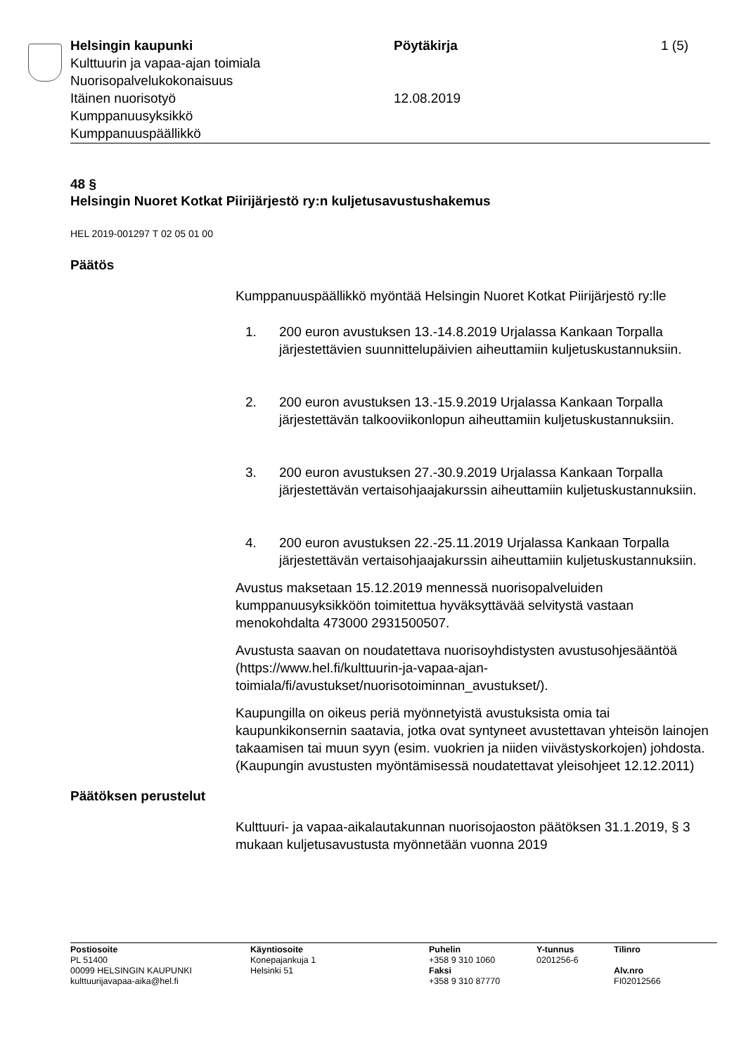Helsingin kaupunki
Kulttuurin ja vapaa-ajan toimiala
Nuorisopalvelukokonaisuus
Itäinen nuorisotyö
Kumppanuusyksikkö
Kumppanuuspäällikkö
Pöytäkirja
12.08.2019
1 (5)
48 §
Helsingin Nuoret Kotkat Piirijärjestö ry:n kuljetusavustushakemus
HEL 2019-001297 T 02 05 01 00
Päätös
Kumppanuuspäällikkö myöntää Helsingin Nuoret Kotkat Piirijärjestö ry:lle
1. 200 euron avustuksen 13.-14.8.2019 Urjalassa Kankaan Torpalla järjestettävien suunnittelupäivien aiheuttamiin kuljetuskustannuksiin.
2. 200 euron avustuksen 13.-15.9.2019 Urjalassa Kankaan Torpalla järjestettävän talkooviikonlopun aiheuttamiin kuljetuskustannuksiin.
3. 200 euron avustuksen 27.-30.9.2019 Urjalassa Kankaan Torpalla järjestettävän vertaisohjaajakurssin aiheuttamiin kuljetuskustannuksiin.
4. 200 euron avustuksen 22.-25.11.2019 Urjalassa Kankaan Torpalla järjestettävän vertaisohjaajakurssin aiheuttamiin kuljetuskustannuksiin.
Avustus maksetaan 15.12.2019 mennessä nuorisopalveluiden kumppanuusyksikköön toimitettua hyväksyttävää selvitystä vastaan menokohdalta 473000 2931500507.
Avustusta saavan on noudatettava nuorisoyhdistysten avustusohjesääntöä (https://www.hel.fi/kulttuurin-ja-vapaa-ajan-toimiala/fi/avustukset/nuorisotoiminnan_avustukset/).
Kaupungilla on oikeus periä myönnetyistä avustuksista omia tai kaupunkikonsernin saatavia, jotka ovat syntyneet avustettavan yhteisön lainojen takaamisen tai muun syyn (esim. vuokrien ja niiden viivästyskorkojen) johdosta. (Kaupungin avustusten myöntämisessä noudatettavat yleisohjeet 12.12.2011)
Päätöksen perustelut
Kulttuuri- ja vapaa-aikalautakunnan nuorisojaoston päätöksen 31.1.2019, § 3 mukaan kuljetusavustusta myönnetään vuonna 2019
Postiosoite
PL 51400
00099 HELSINGIN KAUPUNKI
kulttuurijavapaa-aika@hel.fi
Käyntiosoite
Konepajankuja 1
Helsinki 51
Puhelin
+358 9 310 1060
Faksi
+358 9 310 87770
Y-tunnus
0201256-6
Tilinro
Alv.nro
FI02012566